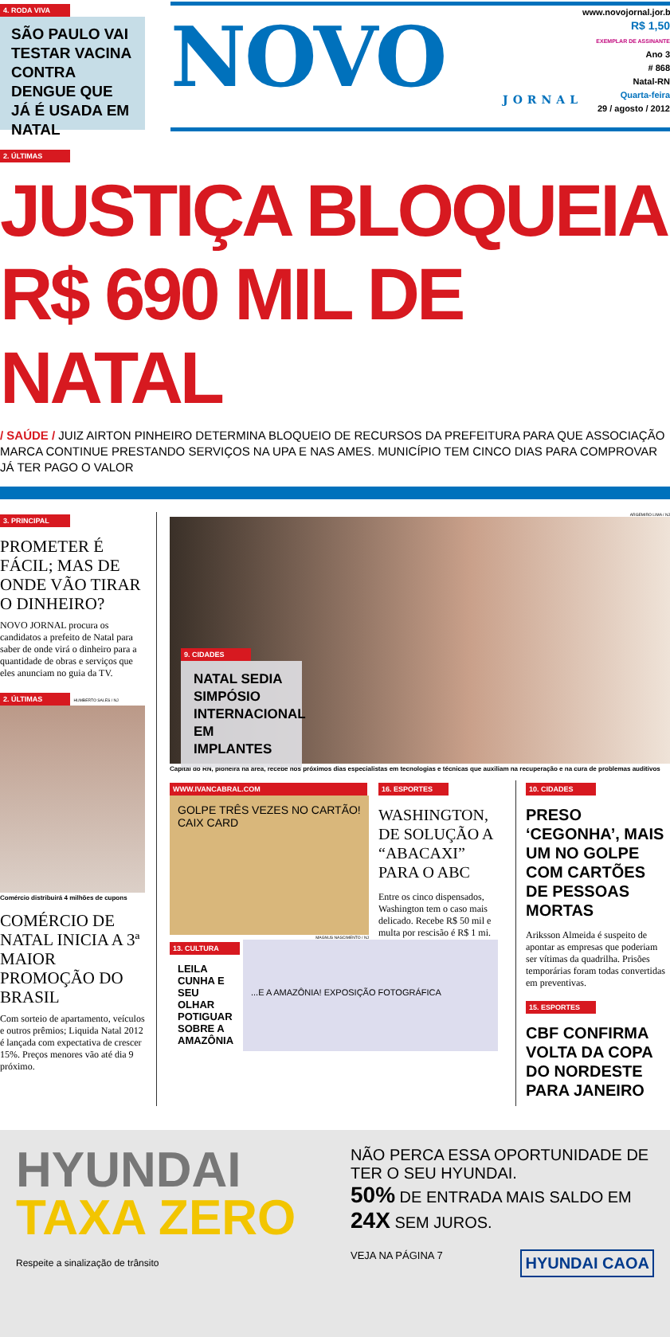4. RODA VIVA
SÃO PAULO VAI TESTAR VACINA CONTRA DENGUE QUE JÁ É USADA EM NATAL
NOVO
JORNAL
www.novojornal.jor.br
R$ 1,50
EXEMPLAR DE ASSINANTE
Ano 3
# 868
Natal-RN
Quarta-feira
29 / agosto / 2012
2. ÚLTIMAS
JUSTIÇA BLOQUEIA R$ 690 MIL DE NATAL
/ SAÚDE / JUIZ AIRTON PINHEIRO DETERMINA BLOQUEIO DE RECURSOS DA PREFEITURA PARA QUE ASSOCIAÇÃO MARCA CONTINUE PRESTANDO SERVIÇOS NA UPA E NAS AMES. MUNICÍPIO TEM CINCO DIAS PARA COMPROVAR JÁ TER PAGO O VALOR
3. PRINCIPAL
PROMETER É FÁCIL; MAS DE ONDE VÃO TIRAR O DINHEIRO?
NOVO JORNAL procura os candidatos a prefeito de Natal para saber de onde virá o dinheiro para a quantidade de obras e serviços que eles anunciam no guia da TV.
2. ÚLTIMAS HUMBERTO SALES / NJ
Comércio distribuirá 4 milhões de cupons
COMÉRCIO DE NATAL INICIA A 3ª MAIOR PROMOÇÃO DO BRASIL
Com sorteio de apartamento, veículos e outros prêmios; Liquida Natal 2012 é lançada com expectativa de crescer 15%. Preços menores vão até dia 9 próximo.
ARGEMIRO LIMA / NJ
9. CIDADES
NATAL SEDIA SIMPÓSIO INTERNACIONAL EM IMPLANTES
Capital do RN, pioneira na área, recebe nos próximos dias especialistas em tecnologias e técnicas que auxiliam na recuperação e na cura de problemas auditivos
WWW.IVANCABRAL.COM
GOLPE TRÊS VEZES NO CARTÃO! CAIX CARD
MAGNUS NASCIMENTO / NJ
13. CULTURA
LEILA CUNHA E SEU OLHAR POTIGUAR SOBRE A AMAZÔNIA
...E A AMAZÔNIA! EXPOSIÇÃO FOTOGRÁFICA
16. ESPORTES
WASHINGTON, DE SOLUÇÃO A “ABACAXI” PARA O ABC
Entre os cinco dispensados, Washington tem o caso mais delicado. Recebe R$ 50 mil e multa por rescisão é R$ 1 mi.
10. CIDADES
PRESO ‘CEGONHA’, MAIS UM NO GOLPE COM CARTÕES DE PESSOAS MORTAS
Ariksson Almeida é suspeito de apontar as empresas que poderiam ser vítimas da quadrilha. Prisões temporárias foram todas convertidas em preventivas.
15. ESPORTES
CBF CONFIRMA VOLTA DA COPA DO NORDESTE PARA JANEIRO
HYUNDAI
TAXA ZERO
Respeite a sinalização de trânsito
NÃO PERCA ESSA OPORTUNIDADE DE TER O SEU HYUNDAI.
50% DE ENTRADA MAIS SALDO EM 24X SEM JUROS.
VEJA NA PÁGINA 7 HYUNDAI CAOA